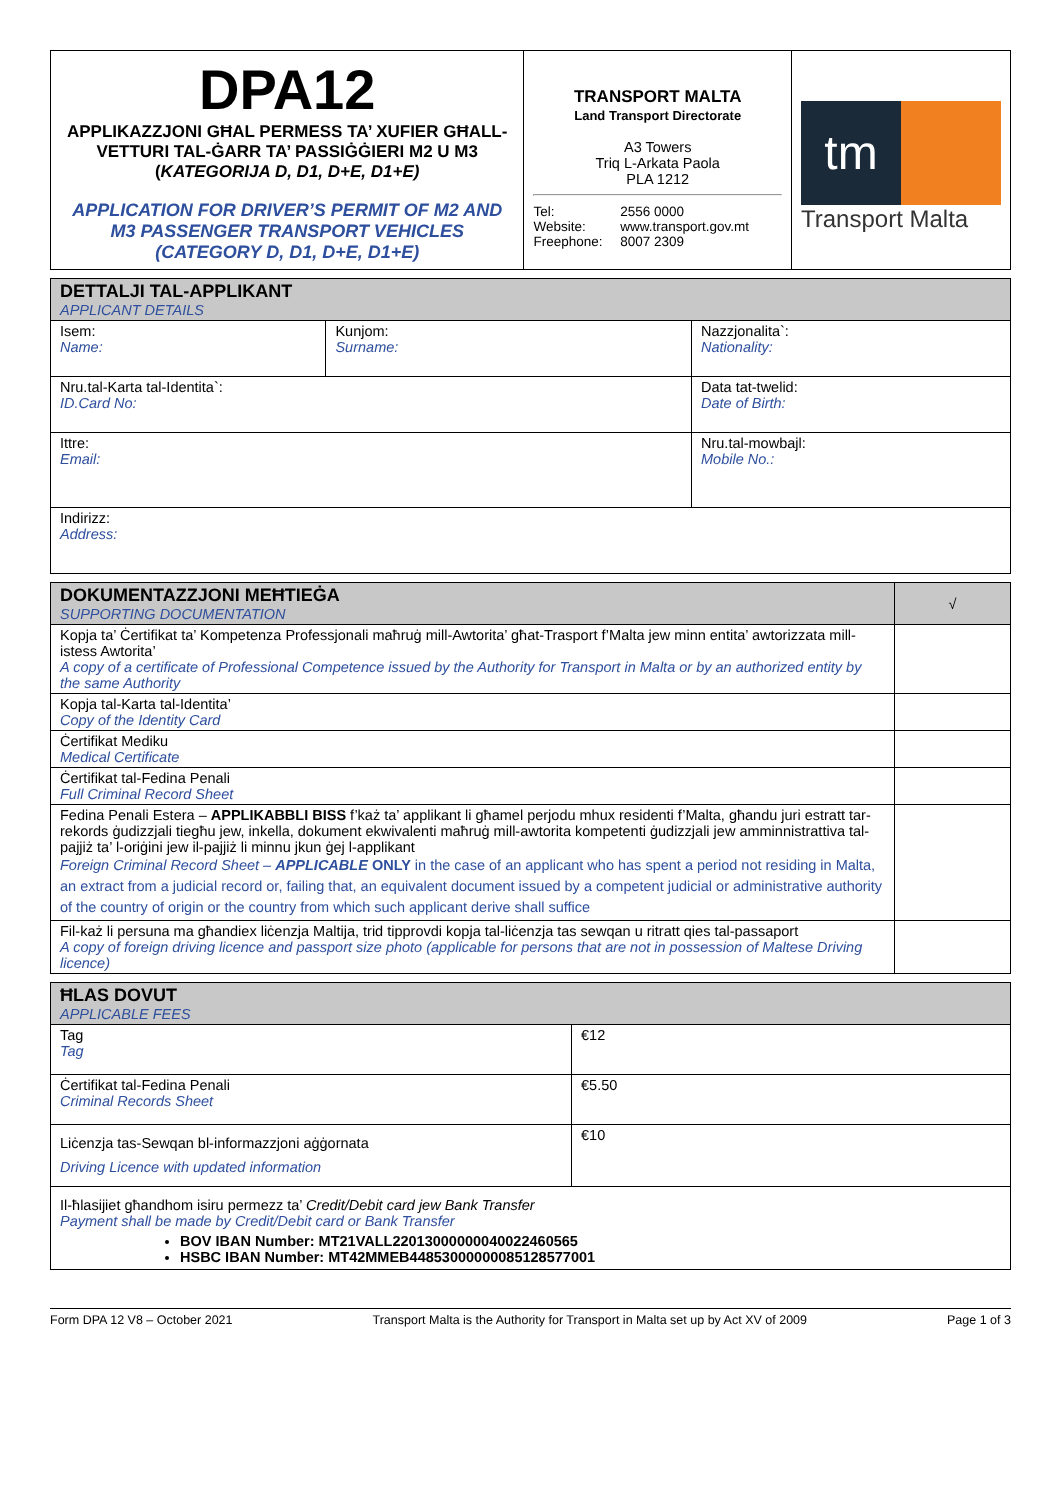| DPA12 APPLIKAZZJONI GĦAL PERMESS TA’ XUFIER GĦALL-VETTURI TAL-ĠARR TA’ PASSIĠĠIERI M2 U M3 ( KATEGORIJA D, D1, D+E, D1+E) APPLICATION FOR DRIVER’S PERMIT OF M2 AND M3 PASSENGER TRANSPORT VEHICLES (CATEGORY D, D1, D+E, D1+E) | TRANSPORT MALTA Land Transport Directorate A3 Towers Triq L-Arkata Paola PLA 1212 / Tel: Website: Freephone: / 2556 0000 www.transport.gov.mt 8007 2309 / | tm Transport Malta |
| DETTALJI TAL-APPLIKANT APPLICANT DETAILS | | |
| --- | --- | --- |
| Isem: Name: | Kunjom: Surname: | Nazzjonalita`: Nationality: |
| Nru.tal-Karta tal-Identita`: ID.Card No: | | Data tat-twelid: Date of Birth: |
| Ittre: Email: | | Nru.tal-mowbajl: Mobile No.: |
| Indirizz: Address: | | |
| DOKUMENTAZZJONI MEĦTIEĠA SUPPORTING DOCUMENTATION | √ |
| --- | --- |
| Kopja ta’ Ċertifikat ta’ Kompetenza Professjonali maħruġ mill-Awtorita’ għat-Trasport f’Malta jew minn entita’ awtorizzata mill-istess Awtorita’ A copy of a certificate of Professional Competence issued by the Authority for Transport in Malta or by an authorized entity by the same Authority | |
| Kopja tal-Karta tal-Identita’ Copy of the Identity Card | |
| Ċertifikat Mediku Medical Certificate | |
| Ċertifikat tal-Fedina Penali Full Criminal Record Sheet | |
| Fedina Penali Estera – APPLIKABBLI BISS f’każ ta’ applikant li għamel perjodu mhux residenti f’Malta, għandu juri estratt tar-rekords ġudizzjali tiegħu jew, inkella, dokument ekwivalenti maħruġ mill-awtorita kompetenti ġudizzjali jew amminnistrattiva tal-pajjiż ta’ l-oriġini jew il-pajjiż li minnu jkun ġej l-applikant Foreign Criminal Record Sheet – APPLICABLE ONLY in the case of an applicant who has spent a period not residing in Malta, an extract from a judicial record or, failing that, an equivalent document issued by a competent judicial or administrative authority of the country of origin or the country from which such applicant derive shall suffice | |
| Fil-każ li persuna ma għandiex liċenzja Maltija, trid tipprovdi kopja tal-liċenzja tas sewqan u ritratt qies tal-passaport A copy of foreign driving licence and passport size photo (applicable for persons that are not in possession of Maltese Driving licence) | |
| ĦLAS DOVUT APPLICABLE FEES | |
| --- | --- |
| Tag Tag | €12 |
| Ċertifikat tal-Fedina Penali Criminal Records Sheet | €5.50 |
| Liċenzja tas-Sewqan bl-informazzjoni aġġornata Driving Licence with updated information | €10 |
| Il-ħlasijiet għandhom isiru permezz ta’ Credit/Debit card jew Bank Transfer Payment shall be made by Credit/Debit card or Bank Transfer BOV IBAN Number: MT21VALL22013000000040022460565 HSBC IBAN Number: MT42MMEB44853000000085128577001 | |
Form DPA 12 V8 – October 2021 Transport Malta is the Authority for Transport in Malta set up by Act XV of 2009 Page 1 of 3